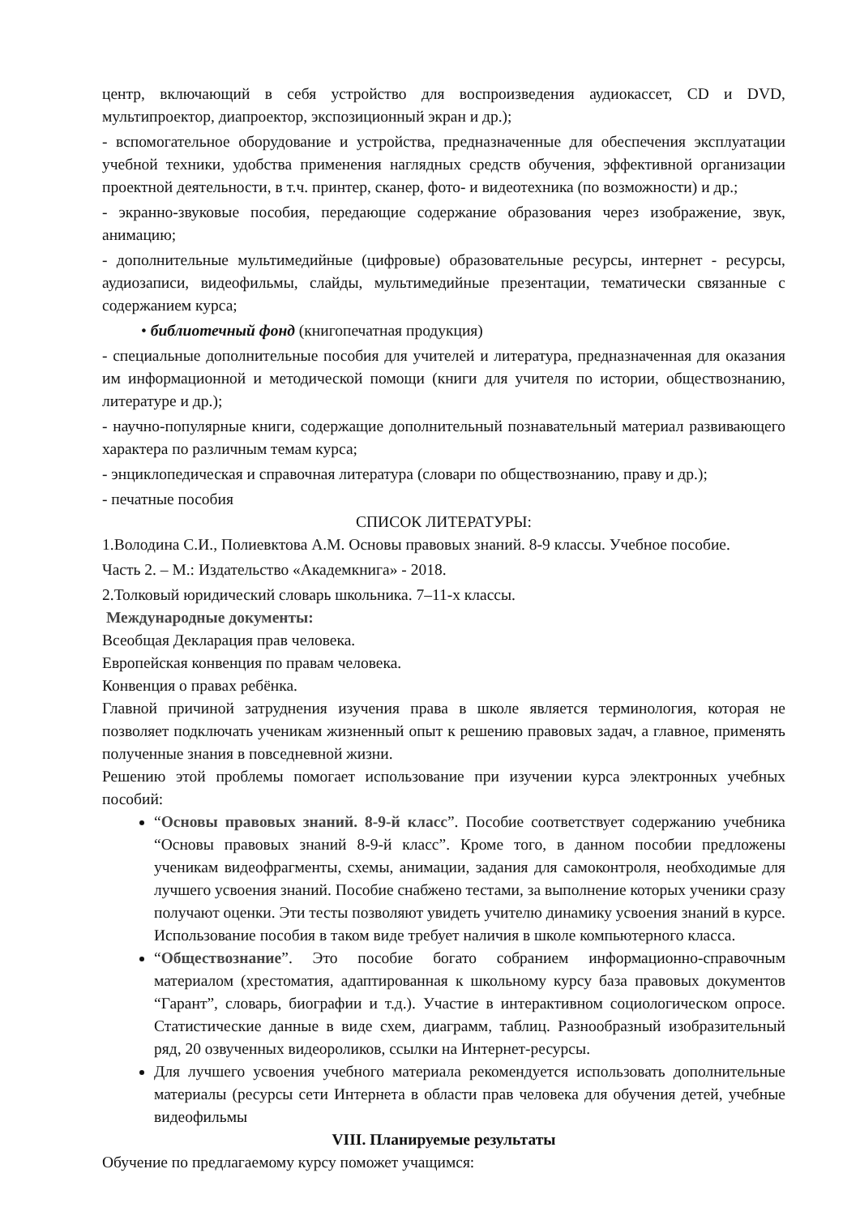центр, включающий в себя устройство для воспроизведения аудиокассет, CD и DVD, мультипроектор, диапроектор, экспозиционный экран и др.);
- вспомогательное оборудование и устройства, предназначенные для обеспечения эксплуатации учебной техники, удобства применения наглядных средств обучения, эффективной организации проектной деятельности, в т.ч. принтер, сканер, фото- и видеотехника (по возможности) и др.;
- экранно-звуковые пособия, передающие содержание образования через изображение, звук, анимацию;
- дополнительные мультимедийные (цифровые) образовательные ресурсы, интернет - ресурсы, аудиозаписи, видеофильмы, слайды, мультимедийные презентации, тематически связанные с содержанием курса;
• библиотечный фонд (книгопечатная продукция)
- специальные дополнительные пособия для учителей и литература, предназначенная для оказания им информационной и методической помощи (книги для учителя по истории, обществознанию, литературе и др.);
- научно-популярные книги, содержащие дополнительный познавательный материал развивающего характера по различным темам курса;
- энциклопедическая и справочная литература (словари по обществознанию, праву и др.);
- печатные пособия
СПИСОК ЛИТЕРАТУРЫ:
1.Володина С.И., Полиевктова А.М. Основы правовых знаний. 8-9 классы. Учебное пособие.
Часть 2. – М.: Издательство «Академкнига» - 2018.
2.Толковый юридический словарь школьника. 7–11-х классы.
Международные документы:
Всеобщая Декларация прав человека.
Европейская конвенция по правам человека.
Конвенция о правах ребёнка.
Главной причиной затруднения изучения права в школе является терминология, которая не позволяет подключать ученикам жизненный опыт к решению правовых задач, а главное, применять полученные знания в повседневной жизни.
Решению этой проблемы помогает использование при изучении курса электронных учебных пособий:
“Основы правовых знаний. 8-9-й класс”. Пособие соответствует содержанию учебника “Основы правовых знаний 8-9-й класс”. Кроме того, в данном пособии предложены ученикам видеофрагменты, схемы, анимации, задания для самоконтроля, необходимые для лучшего усвоения знаний. Пособие снабжено тестами, за выполнение которых ученики сразу получают оценки. Эти тесты позволяют увидеть учителю динамику усвоения знаний в курсе. Использование пособия в таком виде требует наличия в школе компьютерного класса.
“Обществознание”. Это пособие богато собранием информационно-справочным материалом (хрестоматия, адаптированная к школьному курсу база правовых документов “Гарант”, словарь, биографии и т.д.). Участие в интерактивном социологическом опросе. Статистические данные в виде схем, диаграмм, таблиц. Разнообразный изобразительный ряд, 20 озвученных видеороликов, ссылки на Интернет-ресурсы.
Для лучшего усвоения учебного материала рекомендуется использовать дополнительные материалы (ресурсы сети Интернета в области прав человека для обучения детей, учебные видеофильмы
VIII. Планируемые результаты
Обучение по предлагаемому курсу поможет учащимся: